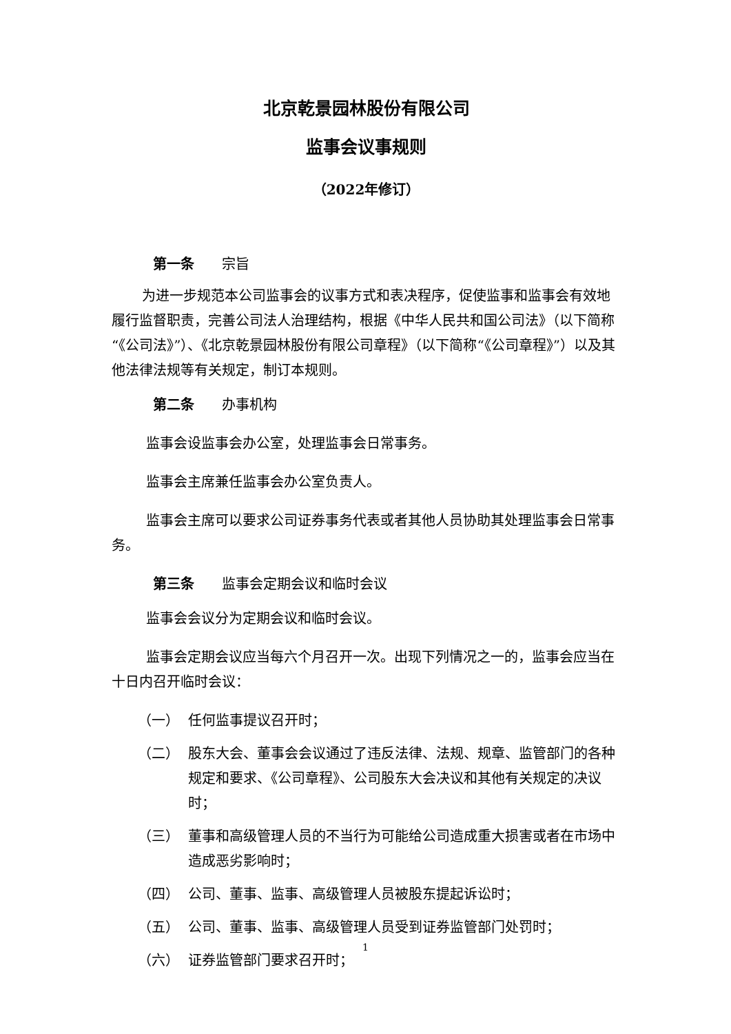北京乾景园林股份有限公司
监事会议事规则
（2022年修订）
第一条 宗旨
为进一步规范本公司监事会的议事方式和表决程序，促使监事和监事会有效地履行监督职责，完善公司法人治理结构，根据《中华人民共和国公司法》（以下简称“《公司法》”）、《北京乾景园林股份有限公司章程》（以下简称“《公司章程》”）以及其他法律法规等有关规定，制订本规则。
第二条 办事机构
监事会设监事会办公室，处理监事会日常事务。
监事会主席兼任监事会办公室负责人。
监事会主席可以要求公司证券事务代表或者其他人员协助其处理监事会日常事务。
第三条 监事会定期会议和临时会议
监事会会议分为定期会议和临时会议。
监事会定期会议应当每六个月召开一次。出现下列情况之一的，监事会应当在十日内召开临时会议：
（一） 任何监事提议召开时；
（二） 股东大会、董事会会议通过了违反法律、法规、规章、监管部门的各种规定和要求、《公司章程》、公司股东大会决议和其他有关规定的决议时；
（三） 董事和高级管理人员的不当行为可能给公司造成重大损害或者在市场中造成恶劣影响时；
（四） 公司、董事、监事、高级管理人员被股东提起诉讼时；
（五） 公司、董事、监事、高级管理人员受到证券监管部门处罚时；
（六） 证券监管部门要求召开时；
1